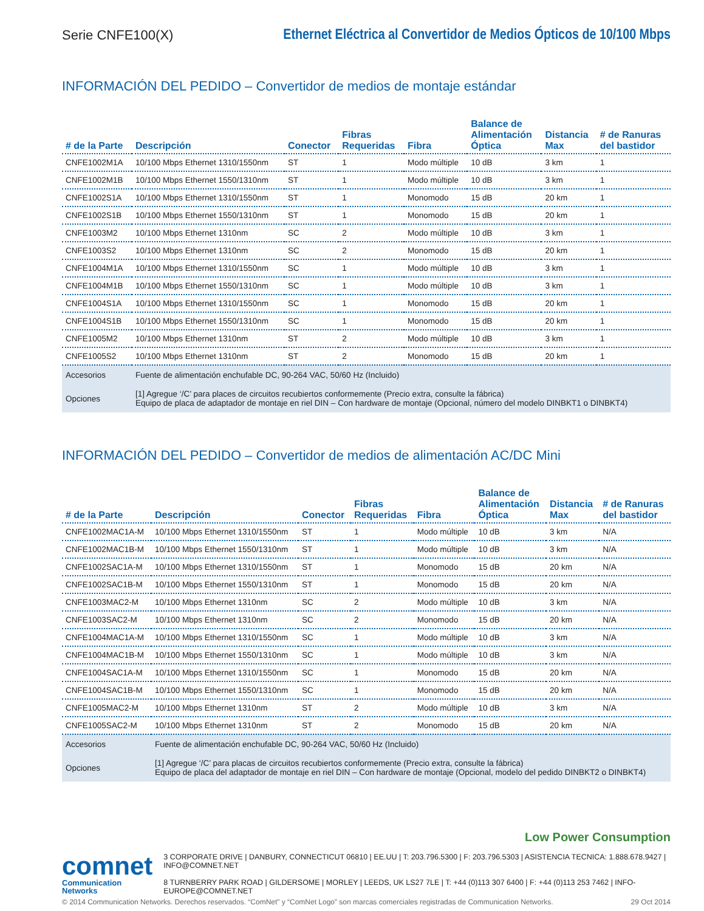Serie CNFE100(X)
Ethernet Eléctrica al Convertidor de Medios Ópticos de 10/100 Mbps
INFORMACIÓN DEL PEDIDO – Convertidor de medios de montaje estándar
| # de la Parte | Descripción | Conector | Fibras Requeridas | Fibra | Balance de Alimentación Óptica | Distancia Max | # de Ranuras del bastidor |
| --- | --- | --- | --- | --- | --- | --- | --- |
| CNFE1002M1A | 10/100 Mbps Ethernet 1310/1550nm | ST | 1 | Modo múltiple | 10 dB | 3 km | 1 |
| CNFE1002M1B | 10/100 Mbps Ethernet 1550/1310nm | ST | 1 | Modo múltiple | 10 dB | 3 km | 1 |
| CNFE1002S1A | 10/100 Mbps Ethernet 1310/1550nm | ST | 1 | Monomodo | 15 dB | 20 km | 1 |
| CNFE1002S1B | 10/100 Mbps Ethernet 1550/1310nm | ST | 1 | Monomodo | 15 dB | 20 km | 1 |
| CNFE1003M2 | 10/100 Mbps Ethernet 1310nm | SC | 2 | Modo múltiple | 10 dB | 3 km | 1 |
| CNFE1003S2 | 10/100 Mbps Ethernet 1310nm | SC | 2 | Monomodo | 15 dB | 20 km | 1 |
| CNFE1004M1A | 10/100 Mbps Ethernet 1310/1550nm | SC | 1 | Modo múltiple | 10 dB | 3 km | 1 |
| CNFE1004M1B | 10/100 Mbps Ethernet 1550/1310nm | SC | 1 | Modo múltiple | 10 dB | 3 km | 1 |
| CNFE1004S1A | 10/100 Mbps Ethernet 1310/1550nm | SC | 1 | Monomodo | 15 dB | 20 km | 1 |
| CNFE1004S1B | 10/100 Mbps Ethernet 1550/1310nm | SC | 1 | Monomodo | 15 dB | 20 km | 1 |
| CNFE1005M2 | 10/100 Mbps Ethernet 1310nm | ST | 2 | Modo múltiple | 10 dB | 3 km | 1 |
| CNFE1005S2 | 10/100 Mbps Ethernet 1310nm | ST | 2 | Monomodo | 15 dB | 20 km | 1 |
| Accesorios | Fuente de alimentación enchufable DC, 90-264 VAC, 50/60 Hz (Incluido) | | | | | | |
| Opciones | [1] Agregue ‘/C’ para places de circuitos recubiertos conformemente (Precio extra, consulte la fábrica) Equipo de placa de adaptador de montaje en riel DIN – Con hardware de montaje (Opcional, número del modelo DINBKT1 o DINBKT4) | | | | | | |
INFORMACIÓN DEL PEDIDO – Convertidor de medios de alimentación AC/DC Mini
| # de la Parte | Descripción | Conector | Fibras Requeridas | Fibra | Balance de Alimentación Óptica | Distancia Max | # de Ranuras del bastidor |
| --- | --- | --- | --- | --- | --- | --- | --- |
| CNFE1002MAC1A-M | 10/100 Mbps Ethernet 1310/1550nm | ST | 1 | Modo múltiple | 10 dB | 3 km | N/A |
| CNFE1002MAC1B-M | 10/100 Mbps Ethernet 1550/1310nm | ST | 1 | Modo múltiple | 10 dB | 3 km | N/A |
| CNFE1002SAC1A-M | 10/100 Mbps Ethernet 1310/1550nm | ST | 1 | Monomodo | 15 dB | 20 km | N/A |
| CNFE1002SAC1B-M | 10/100 Mbps Ethernet 1550/1310nm | ST | 1 | Monomodo | 15 dB | 20 km | N/A |
| CNFE1003MAC2-M | 10/100 Mbps Ethernet 1310nm | SC | 2 | Modo múltiple | 10 dB | 3 km | N/A |
| CNFE1003SAC2-M | 10/100 Mbps Ethernet 1310nm | SC | 2 | Monomodo | 15 dB | 20 km | N/A |
| CNFE1004MAC1A-M | 10/100 Mbps Ethernet 1310/1550nm | SC | 1 | Modo múltiple | 10 dB | 3 km | N/A |
| CNFE1004MAC1B-M | 10/100 Mbps Ethernet 1550/1310nm | SC | 1 | Modo múltiple | 10 dB | 3 km | N/A |
| CNFE1004SAC1A-M | 10/100 Mbps Ethernet 1310/1550nm | SC | 1 | Monomodo | 15 dB | 20 km | N/A |
| CNFE1004SAC1B-M | 10/100 Mbps Ethernet 1550/1310nm | SC | 1 | Monomodo | 15 dB | 20 km | N/A |
| CNFE1005MAC2-M | 10/100 Mbps Ethernet 1310nm | ST | 2 | Modo múltiple | 10 dB | 3 km | N/A |
| CNFE1005SAC2-M | 10/100 Mbps Ethernet 1310nm | ST | 2 | Monomodo | 15 dB | 20 km | N/A |
| Accesorios | Fuente de alimentación enchufable DC, 90-264 VAC, 50/60 Hz (Incluido) | | | | | | |
| Opciones | [1] Agregue ‘/C’ para placas de circuitos recubiertos conformemente (Precio extra, consulte la fábrica) Equipo de placa del adaptador de montaje en riel DIN – Con hardware de montaje (Opcional, modelo del pedido DINBKT2 o DINBKT4) | | | | | | |
Low Power Consumption
comnet
Communication Networks
3 CORPORATE DRIVE | DANBURY, CONNECTICUT 06810 | EE.UU | T: 203.796.5300 | F: 203.796.5303 | ASISTENCIA TECNICA: 1.888.678.9427 | INFO@COMNET.NET
8 TURNBERRY PARK ROAD | GILDERSOME | MORLEY | LEEDS, UK LS27 7LE | T: +44 (0)113 307 6400 | F: +44 (0)113 253 7462 | INFO-EUROPE@COMNET.NET
© 2014 Communication Networks. Derechos reservados. “ComNet” y “ComNet Logo” son marcas comerciales registradas de Communication Networks. 29 Oct 2014